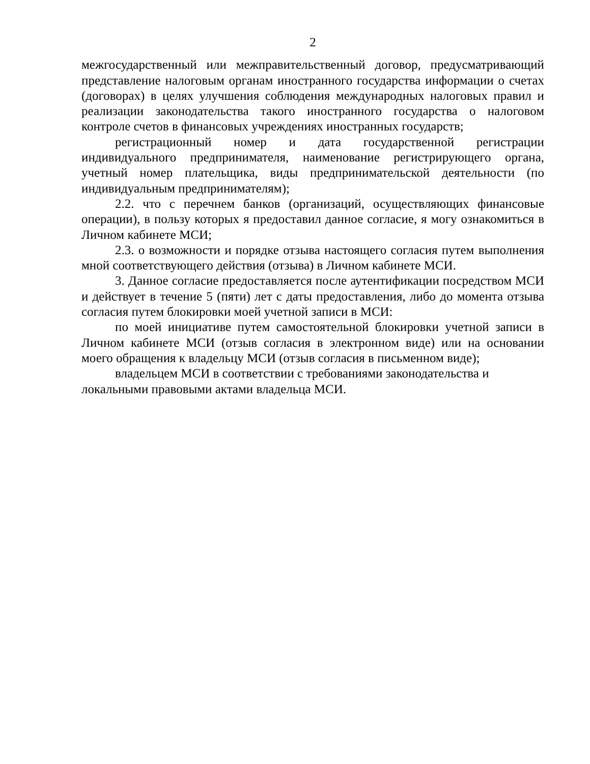2
межгосударственный или межправительственный договор, предусматривающий представление налоговым органам иностранного государства информации о счетах (договорах) в целях улучшения соблюдения международных налоговых правил и реализации законодательства такого иностранного государства о налоговом контроле счетов в финансовых учреждениях иностранных государств;
регистрационный номер и дата государственной регистрации индивидуального предпринимателя, наименование регистрирующего органа, учетный номер плательщика, виды предпринимательской деятельности (по индивидуальным предпринимателям);
2.2. что с перечнем банков (организаций, осуществляющих финансовые операции), в пользу которых я предоставил данное согласие, я могу ознакомиться в Личном кабинете МСИ;
2.3. о возможности и порядке отзыва настоящего согласия путем выполнения мной соответствующего действия (отзыва) в Личном кабинете МСИ.
3. Данное согласие предоставляется после аутентификации посредством МСИ и действует в течение 5 (пяти) лет с даты предоставления, либо до момента отзыва согласия путем блокировки моей учетной записи в МСИ:
по моей инициативе путем самостоятельной блокировки учетной записи в Личном кабинете МСИ (отзыв согласия в электронном виде) или на основании моего обращения к владельцу МСИ (отзыв согласия в письменном виде);
владельцем МСИ в соответствии с требованиями законодательства и локальными правовыми актами владельца МСИ.